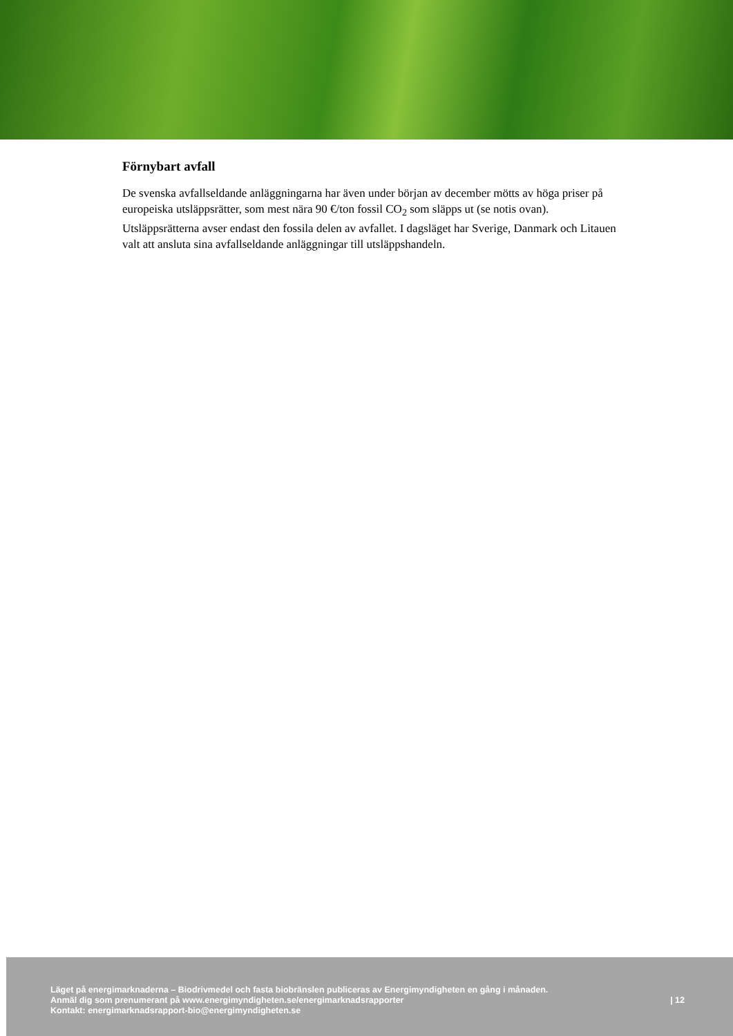Förnybart avfall
De svenska avfallseldande anläggningarna har även under början av december mötts av höga priser på europeiska utsläppsrätter, som mest nära 90 €/ton fossil CO<sub>2</sub> som släpps ut (se notis ovan). Utsläppsrätterna avser endast den fossila delen av avfallet. I dagsläget har Sverige, Danmark och Litauen valt att ansluta sina avfallseldande anläggningar till utsläppshandeln.
Läget på energimarknaderna – Biodrivmedel och fasta biobränslen publiceras av Energimyndigheten en gång i månaden.
Anmäl dig som prenumerant på www.energimyndigheten.se/energimarknadsrapporter
Kontakt: energimarknadsrapport-bio@energimyndigheten.se
| 12